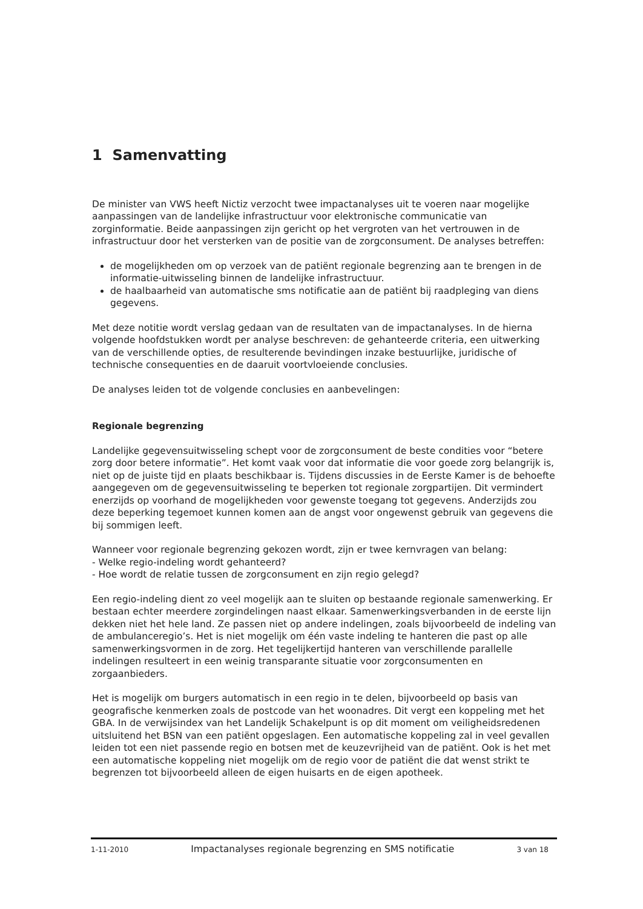1 Samenvatting
De minister van VWS heeft Nictiz verzocht twee impactanalyses uit te voeren naar mogelijke aanpassingen van de landelijke infrastructuur voor elektronische communicatie van zorginformatie. Beide aanpassingen zijn gericht op het vergroten van het vertrouwen in de infrastructuur door het versterken van de positie van de zorgconsument. De analyses betreffen:
de mogelijkheden om op verzoek van de patiënt regionale begrenzing aan te brengen in de informatie-uitwisseling binnen de landelijke infrastructuur.
de haalbaarheid van automatische sms notificatie aan de patiënt bij raadpleging van diens gegevens.
Met deze notitie wordt verslag gedaan van de resultaten van de impactanalyses. In de hierna volgende hoofdstukken wordt per analyse beschreven: de gehanteerde criteria, een uitwerking van de verschillende opties, de resulterende bevindingen inzake bestuurlijke, juridische of technische consequenties en de daaruit voortvloeiende conclusies.
De analyses leiden tot de volgende conclusies en aanbevelingen:
Regionale begrenzing
Landelijke gegevensuitwisseling schept voor de zorgconsument de beste condities voor “betere zorg door betere informatie”. Het komt vaak voor dat informatie die voor goede zorg belangrijk is, niet op de juiste tijd en plaats beschikbaar is. Tijdens discussies in de Eerste Kamer is de behoefte aangegeven om de gegevensuitwisseling te beperken tot regionale zorgpartijen. Dit vermindert enerzijds op voorhand de mogelijkheden voor gewenste toegang tot gegevens. Anderzijds zou deze beperking tegemoet kunnen komen aan de angst voor ongewenst gebruik van gegevens die bij sommigen leeft.
Wanneer voor regionale begrenzing gekozen wordt, zijn er twee kernvragen van belang:
- Welke regio-indeling wordt gehanteerd?
- Hoe wordt de relatie tussen de zorgconsument en zijn regio gelegd?
Een regio-indeling dient zo veel mogelijk aan te sluiten op bestaande regionale samenwerking. Er bestaan echter meerdere zorgindelingen naast elkaar. Samenwerkingsverbanden in de eerste lijn dekken niet het hele land. Ze passen niet op andere indelingen, zoals bijvoorbeeld de indeling van de ambulanceregio’s. Het is niet mogelijk om één vaste indeling te hanteren die past op alle samenwerkingsvormen in de zorg. Het tegelijkertijd hanteren van verschillende parallelle indelingen resulteert in een weinig transparante situatie voor zorgconsumenten en zorgaanbieders.
Het is mogelijk om burgers automatisch in een regio in te delen, bijvoorbeeld op basis van geografische kenmerken zoals de postcode van het woonadres. Dit vergt een koppeling met het GBA. In de verwijsindex van het Landelijk Schakelpunt is op dit moment om veiligheidsredenen uitsluitend het BSN van een patiënt opgeslagen. Een automatische koppeling zal in veel gevallen leiden tot een niet passende regio en botsen met de keuzevrijheid van de patiënt. Ook is het met een automatische koppeling niet mogelijk om de regio voor de patiënt die dat wenst strikt te begrenzen tot bijvoorbeeld alleen de eigen huisarts en de eigen apotheek.
1-11-2010 Impactanalyses regionale begrenzing en SMS notificatie 3 van 18